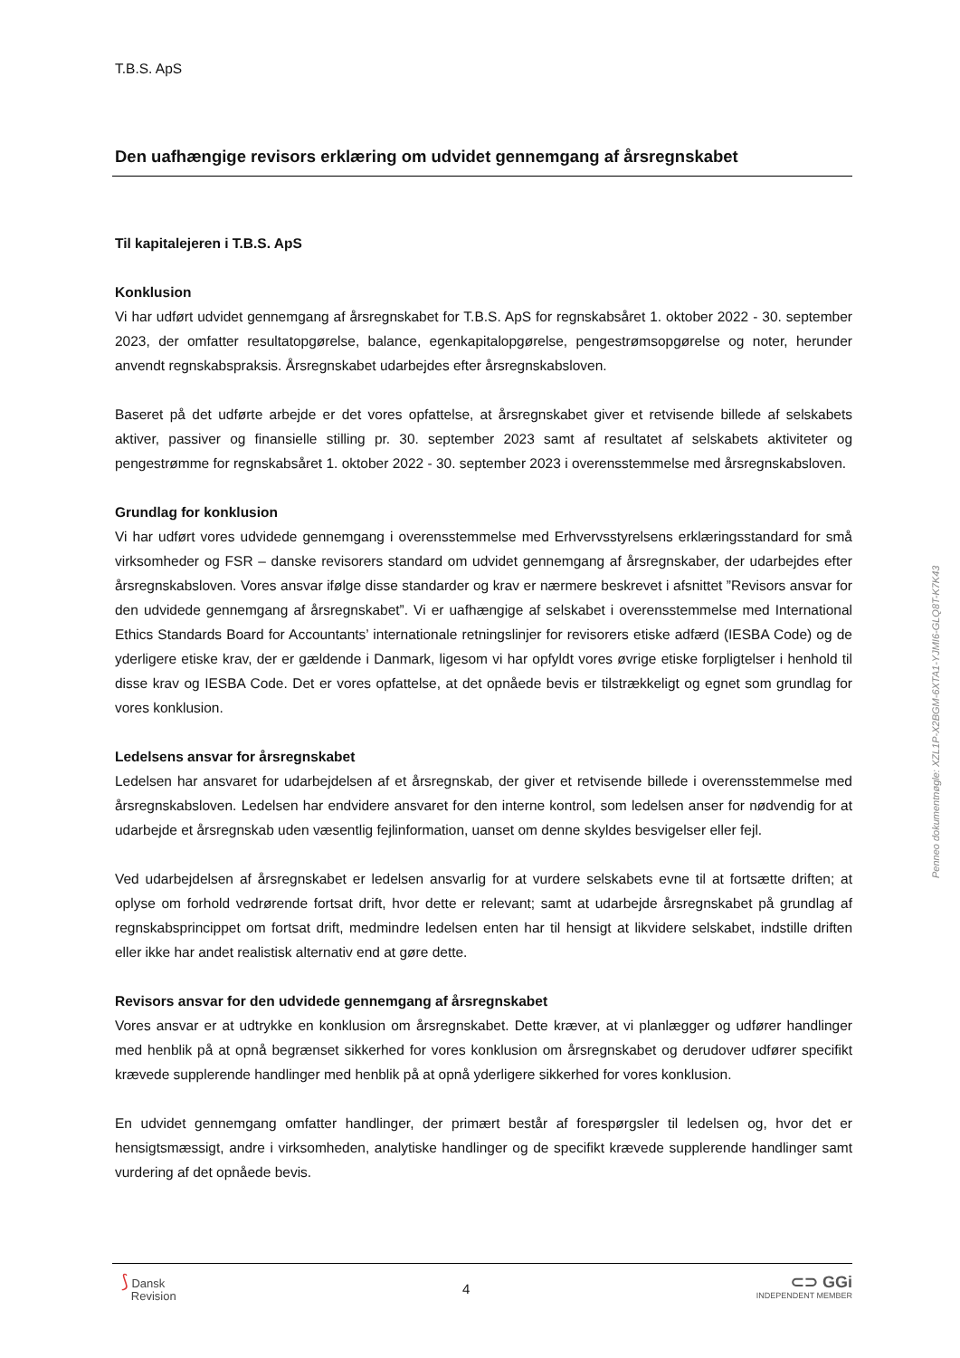T.B.S. ApS
Den uafhængige revisors erklæring om udvidet gennemgang af årsregnskabet
Til kapitalejeren i T.B.S. ApS
Konklusion
Vi har udført udvidet gennemgang af årsregnskabet for T.B.S. ApS for regnskabsåret 1. oktober 2022 - 30. september 2023, der omfatter resultatopgørelse, balance, egenkapitalopgørelse, pengestrømsopgørelse og noter, herunder anvendt regnskabspraksis. Årsregnskabet udarbejdes efter årsregnskabsloven.
Baseret på det udførte arbejde er det vores opfattelse, at årsregnskabet giver et retvisende billede af selskabets aktiver, passiver og finansielle stilling pr. 30. september 2023 samt af resultatet af selskabets aktiviteter og pengestrømme for regnskabsåret 1. oktober 2022 - 30. september 2023 i overensstemmelse med årsregnskabsloven.
Grundlag for konklusion
Vi har udført vores udvidede gennemgang i overensstemmelse med Erhvervsstyrelsens erklæringsstandard for små virksomheder og FSR – danske revisorers standard om udvidet gennemgang af årsregnskaber, der udarbejdes efter årsregnskabsloven. Vores ansvar ifølge disse standarder og krav er nærmere beskrevet i afsnittet ”Revisors ansvar for den udvidede gennemgang af årsregnskabet”. Vi er uafhængige af selskabet i overensstemmelse med International Ethics Standards Board for Accountants’ internationale retningslinjer for revisorers etiske adfærd (IESBA Code) og de yderligere etiske krav, der er gældende i Danmark, ligesom vi har opfyldt vores øvrige etiske forpligtelser i henhold til disse krav og IESBA Code. Det er vores opfattelse, at det opnåede bevis er tilstrækkeligt og egnet som grundlag for vores konklusion.
Ledelsens ansvar for årsregnskabet
Ledelsen har ansvaret for udarbejdelsen af et årsregnskab, der giver et retvisende billede i overensstemmelse med årsregnskabsloven. Ledelsen har endvidere ansvaret for den interne kontrol, som ledelsen anser for nødvendig for at udarbejde et årsregnskab uden væsentlig fejlinformation, uanset om denne skyldes besvigelser eller fejl.
Ved udarbejdelsen af årsregnskabet er ledelsen ansvarlig for at vurdere selskabets evne til at fortsætte driften; at oplyse om forhold vedrørende fortsat drift, hvor dette er relevant; samt at udarbejde årsregnskabet på grundlag af regnskabsprincippet om fortsat drift, medmindre ledelsen enten har til hensigt at likvidere selskabet, indstille driften eller ikke har andet realistisk alternativ end at gøre dette.
Revisors ansvar for den udvidede gennemgang af årsregnskabet
Vores ansvar er at udtrykke en konklusion om årsregnskabet. Dette kræver, at vi planlægger og udfører handlinger med henblik på at opnå begrænset sikkerhed for vores konklusion om årsregnskabet og derudover udfører specifikt krævede supplerende handlinger med henblik på at opnå yderligere sikkerhed for vores konklusion.
En udvidet gennemgang omfatter handlinger, der primært består af forespørgsler til ledelsen og, hvor det er hensigtsmæssigt, andre i virksomheden, analytiske handlinger og de specifikt krævede supplerende handlinger samt vurdering af det opnåede bevis.
Penneo dokumentnøgle: XZL1P-X2BGM-6XTA1-YJMI6-GLQ8T-K7K43
⟆ Dansk
Revision
4
⊂⊃ GGi
INDEPENDENT MEMBER